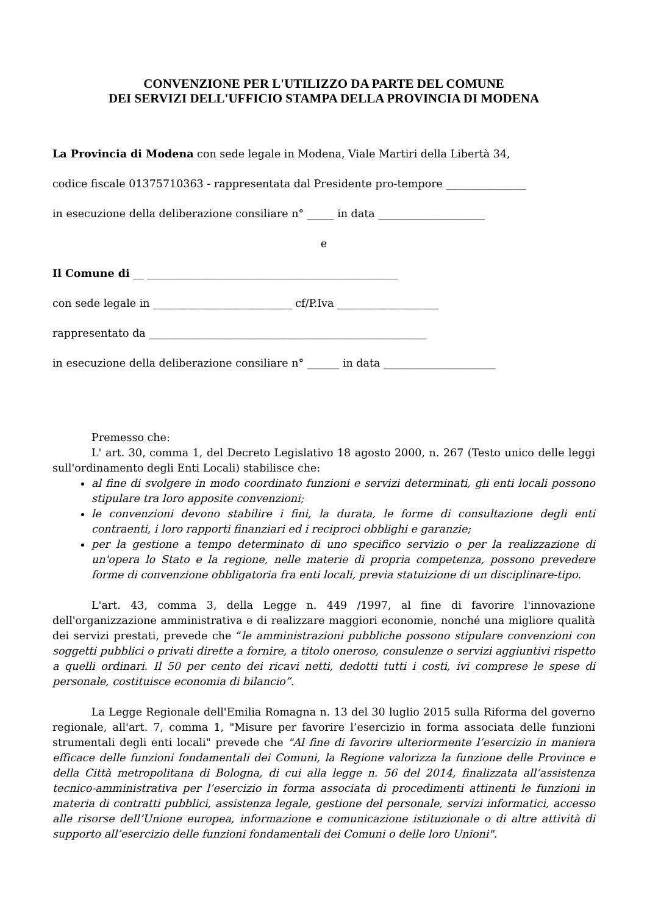CONVENZIONE PER L'UTILIZZO DA PARTE DEL COMUNE
DEI SERVIZI DELL'UFFICIO STAMPA DELLA PROVINCIA DI MODENA
La Provincia di Modena con sede legale in Modena, Viale Martiri della Libertà 34,
codice fiscale 01375710363 - rappresentata dal Presidente pro-tempore _______________
in esecuzione della deliberazione consiliare n° _____ in data ____________________
e
Il Comune di __ _______________________________________________
con sede legale in __________________________ cf/P.Iva ___________________
rappresentato da ____________________________________________________
in esecuzione della deliberazione consiliare n° ______ in data _____________________
Premesso che:
L' art. 30, comma 1, del Decreto Legislativo 18 agosto 2000, n. 267 (Testo unico delle leggi sull'ordinamento degli Enti Locali) stabilisce che:
al fine di svolgere in modo coordinato funzioni e servizi determinati, gli enti locali possono stipulare tra loro apposite convenzioni;
le convenzioni devono stabilire i fini, la durata, le forme di consultazione degli enti contraenti, i loro rapporti finanziari ed i reciproci obblighi e garanzie;
per la gestione a tempo determinato di uno specifico servizio o per la realizzazione di un'opera lo Stato e la regione, nelle materie di propria competenza, possono prevedere forme di convenzione obbligatoria fra enti locali, previa statuizione di un disciplinare-tipo.
L'art. 43, comma 3, della Legge n. 449 /1997, al fine di favorire l'innovazione dell'organizzazione amministrativa e di realizzare maggiori economie, nonché una migliore qualità dei servizi prestati, prevede che “le amministrazioni pubbliche possono stipulare convenzioni con soggetti pubblici o privati dirette a fornire, a titolo oneroso, consulenze o servizi aggiuntivi rispetto a quelli ordinari. Il 50 per cento dei ricavi netti, dedotti tutti i costi, ivi comprese le spese di personale, costituisce economia di bilancio”.
La Legge Regionale dell'Emilia Romagna n. 13 del 30 luglio 2015 sulla Riforma del governo regionale, all'art. 7, comma 1, "Misure per favorire l’esercizio in forma associata delle funzioni strumentali degli enti locali" prevede che "Al fine di favorire ulteriormente l’esercizio in maniera efficace delle funzioni fondamentali dei Comuni, la Regione valorizza la funzione delle Province e della Città metropolitana di Bologna, di cui alla legge n. 56 del 2014, finalizzata all’assistenza tecnico-amministrativa per l’esercizio in forma associata di procedimenti attinenti le funzioni in materia di contratti pubblici, assistenza legale, gestione del personale, servizi informatici, accesso alle risorse dell’Unione europea, informazione e comunicazione istituzionale o di altre attività di supporto all’esercizio delle funzioni fondamentali dei Comuni o delle loro Unioni".